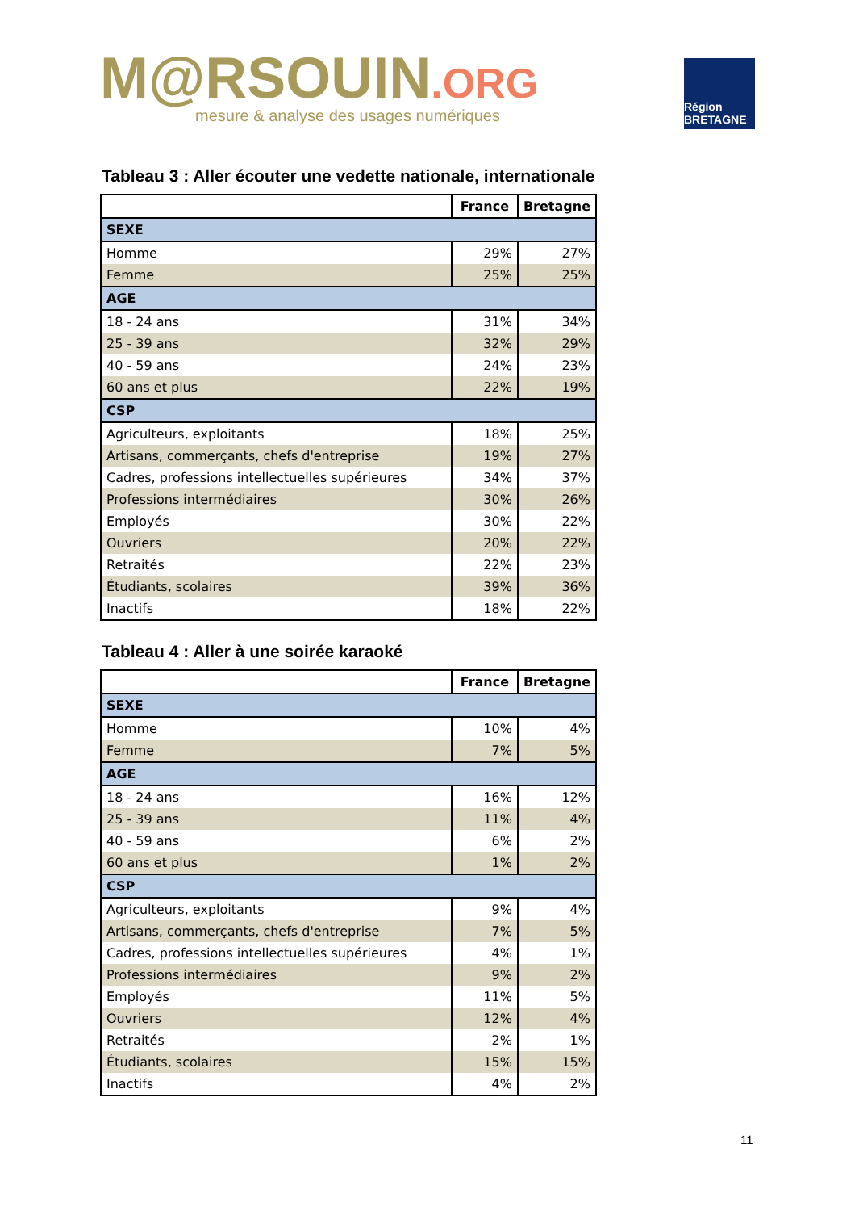M@RSOUIN.ORG
mesure & analyse des usages numériques
Région BRETAGNE
Tableau 3 : Aller écouter une vedette nationale, internationale
| | France | Bretagne |
| --- | --- | --- |
| SEXE | | |
| Homme | 29% | 27% |
| Femme | 25% | 25% |
| AGE | | |
| 18 - 24 ans | 31% | 34% |
| 25 - 39 ans | 32% | 29% |
| 40 - 59 ans | 24% | 23% |
| 60 ans et plus | 22% | 19% |
| CSP | | |
| Agriculteurs, exploitants | 18% | 25% |
| Artisans, commerçants, chefs d'entreprise | 19% | 27% |
| Cadres, professions intellectuelles supérieures | 34% | 37% |
| Professions intermédiaires | 30% | 26% |
| Employés | 30% | 22% |
| Ouvriers | 20% | 22% |
| Retraités | 22% | 23% |
| Étudiants, scolaires | 39% | 36% |
| Inactifs | 18% | 22% |
Tableau 4 : Aller à une soirée karaoké
| | France | Bretagne |
| --- | --- | --- |
| SEXE | | |
| Homme | 10% | 4% |
| Femme | 7% | 5% |
| AGE | | |
| 18 - 24 ans | 16% | 12% |
| 25 - 39 ans | 11% | 4% |
| 40 - 59 ans | 6% | 2% |
| 60 ans et plus | 1% | 2% |
| CSP | | |
| Agriculteurs, exploitants | 9% | 4% |
| Artisans, commerçants, chefs d'entreprise | 7% | 5% |
| Cadres, professions intellectuelles supérieures | 4% | 1% |
| Professions intermédiaires | 9% | 2% |
| Employés | 11% | 5% |
| Ouvriers | 12% | 4% |
| Retraités | 2% | 1% |
| Étudiants, scolaires | 15% | 15% |
| Inactifs | 4% | 2% |
11